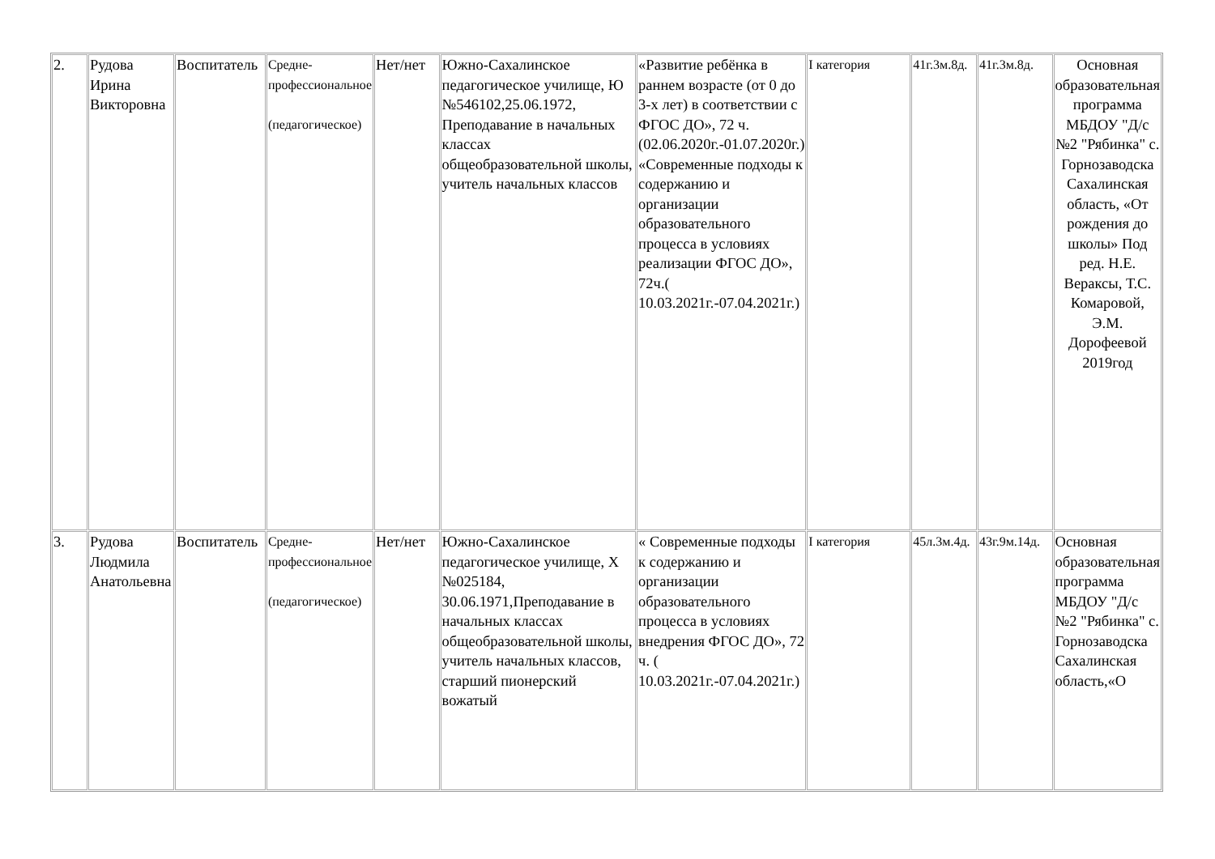| 2. | Рудова Ирина Викторовна | Воспитатель | Средне-профессиональное (педагогическое) | Нет/нет | Южно-Сахалинское педагогическое училище, Ю №546102,25.06.1972, Преподавание в начальных классах общеобразовательной школы, учитель начальных классов | «Развитие ребёнка в раннем возрасте (от 0 до 3-х лет) в соответствии с ФГОС ДО», 72 ч. (02.06.2020г.-01.07.2020г.) «Современные подходы к содержанию и организации образовательного процесса в условиях реализации ФГОС ДО», 72ч.( 10.03.2021г.-07.04.2021г.) | I категория | 41г.3м.8д. | 41г.3м.8д. | Основная образовательная программа МБДОУ "Д/с №2 "Рябинка" с. Горнозаводска Сахалинская область, «От рождения до школы» Под ред. Н.Е. Вераксы, Т.С. Комаровой, Э.М. Дорофеевой 2019год |
| 3. | Рудова Людмила Анатольевна | Воспитатель | Средне-профессиональное (педагогическое) | Нет/нет | Южно-Сахалинское педагогическое училище, Х №025184, 30.06.1971,Преподавание в начальных классах общеобразовательной школы, учитель начальных классов, старший пионерский вожатый | « Современные подходы к содержанию и организации образовательного процесса в условиях внедрения ФГОС ДО», 72 ч. ( 10.03.2021г.-07.04.2021г.) | I категория | 45л.3м.4д. | 43г.9м.14д. | Основная образовательная программа МБДОУ "Д/с №2 "Рябинка" с. Горнозаводска Сахалинская область,«О |